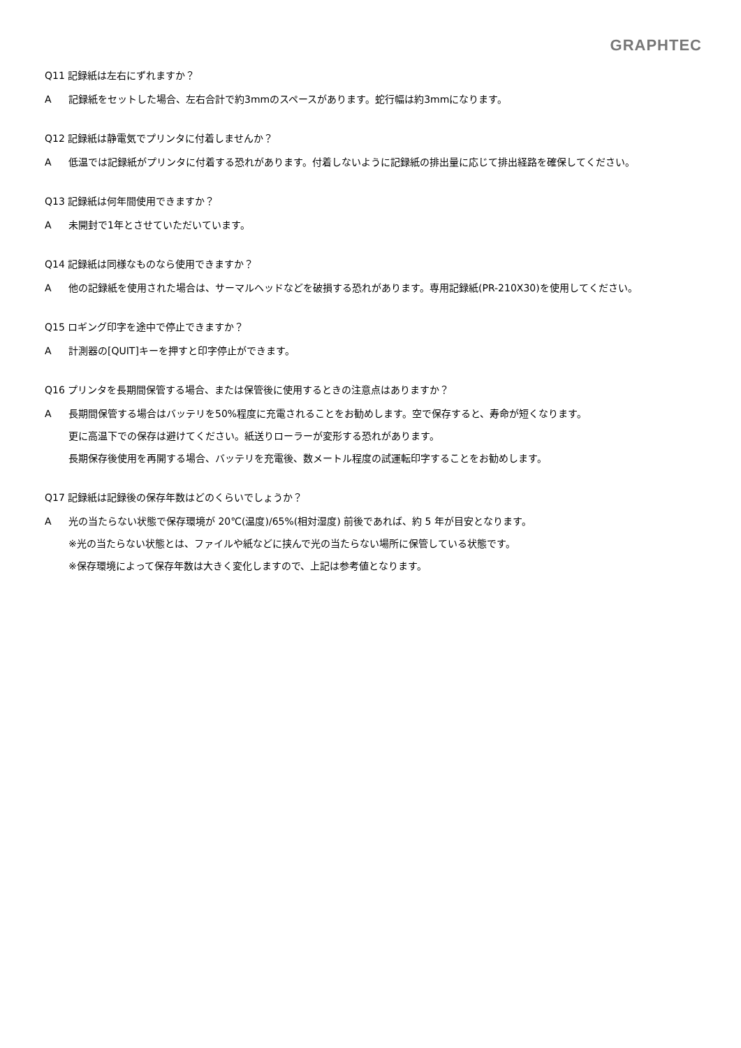GRAPHTEC
Q11 記録紙は左右にずれますか？
A 記録紙をセットした場合、左右合計で約3mmのスペースがあります。蛇行幅は約3mmになります。
Q12 記録紙は静電気でプリンタに付着しませんか？
A 低温では記録紙がプリンタに付着する恐れがあります。付着しないように記録紙の排出量に応じて排出経路を確保してください。
Q13 記録紙は何年間使用できますか？
A 未開封で1年とさせていただいています。
Q14 記録紙は同様なものなら使用できますか？
A 他の記録紙を使用された場合は、サーマルヘッドなどを破損する恐れがあります。専用記録紙(PR-210X30)を使用してください。
Q15 ロギング印字を途中で停止できますか？
A 計測器の[QUIT]キーを押すと印字停止ができます。
Q16 プリンタを長期間保管する場合、または保管後に使用するときの注意点はありますか？
A 長期間保管する場合はバッテリを50%程度に充電されることをお勧めします。空で保存すると、寿命が短くなります。
更に高温下での保存は避けてください。紙送りローラーが変形する恐れがあります。
長期保存後使用を再開する場合、バッテリを充電後、数メートル程度の試運転印字することをお勧めします。
Q17 記録紙は記録後の保存年数はどのくらいでしょうか？
A 光の当たらない状態で保存環境が 20℃(温度)/65%(相対湿度) 前後であれば、約 5 年が目安となります。
※光の当たらない状態とは、ファイルや紙などに挟んで光の当たらない場所に保管している状態です。
※保存環境によって保存年数は大きく変化しますので、上記は参考値となります。